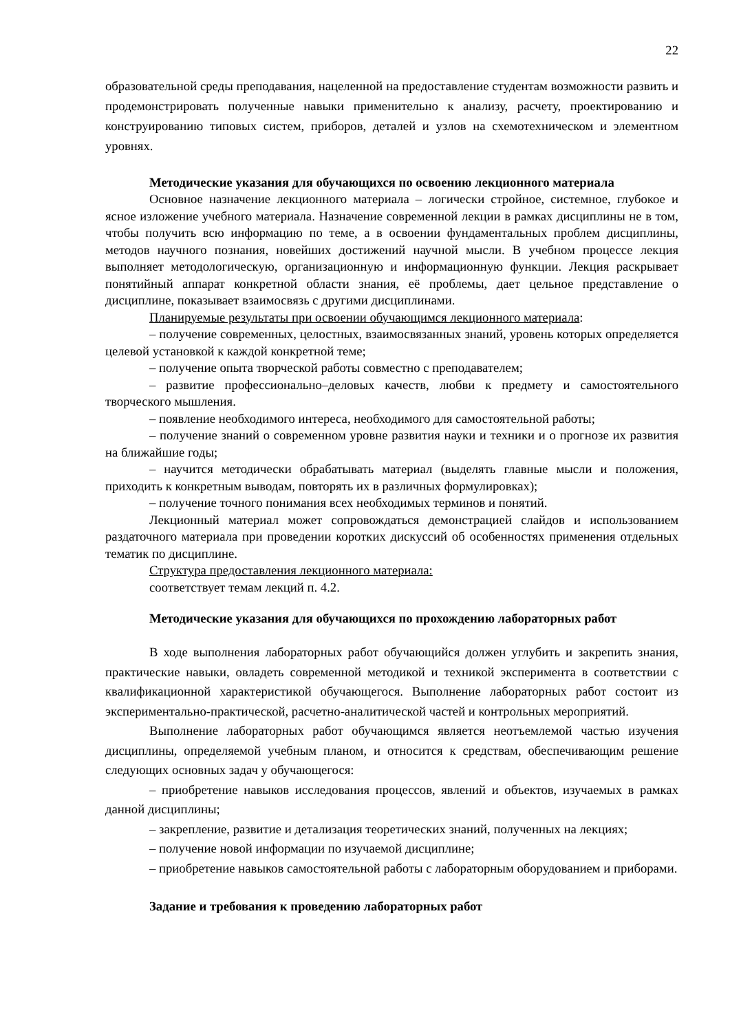22
образовательной среды преподавания, нацеленной на предоставление студентам возможности развить и продемонстрировать полученные навыки применительно к анализу, расчету, проектированию и конструированию типовых систем, приборов, деталей и узлов на схемотехническом и элементном уровнях.
Методические указания для обучающихся по освоению лекционного материала
Основное назначение лекционного материала – логически стройное, системное, глубокое и ясное изложение учебного материала. Назначение современной лекции в рамках дисциплины не в том, чтобы получить всю информацию по теме, а в освоении фундаментальных проблем дисциплины, методов научного познания, новейших достижений научной мысли. В учебном процессе лекция выполняет методологическую, организационную и информационную функции. Лекция раскрывает понятийный аппарат конкретной области знания, её проблемы, дает цельное представление о дисциплине, показывает взаимосвязь с другими дисциплинами.
Планируемые результаты при освоении обучающимся лекционного материала:
– получение современных, целостных, взаимосвязанных знаний, уровень которых определяется целевой установкой к каждой конкретной теме;
– получение опыта творческой работы совместно с преподавателем;
– развитие профессионально–деловых качеств, любви к предмету и самостоятельного творческого мышления.
– появление необходимого интереса, необходимого для самостоятельной работы;
– получение знаний о современном уровне развития науки и техники и о прогнозе их развития на ближайшие годы;
– научится методически обрабатывать материал (выделять главные мысли и положения, приходить к конкретным выводам, повторять их в различных формулировках);
– получение точного понимания всех необходимых терминов и понятий.
Лекционный материал может сопровождаться демонстрацией слайдов и использованием раздаточного материала при проведении коротких дискуссий об особенностях применения отдельных тематик по дисциплине.
Структура предоставления лекционного материала:
соответствует темам лекций п. 4.2.
Методические указания для обучающихся по прохождению лабораторных работ
В ходе выполнения лабораторных работ обучающийся должен углубить и закрепить знания, практические навыки, овладеть современной методикой и техникой эксперимента в соответствии с квалификационной характеристикой обучающегося. Выполнение лабораторных работ состоит из экспериментально-практической, расчетно-аналитической частей и контрольных мероприятий.
Выполнение лабораторных работ обучающимся является неотъемлемой частью изучения дисциплины, определяемой учебным планом, и относится к средствам, обеспечивающим решение следующих основных задач у обучающегося:
– приобретение навыков исследования процессов, явлений и объектов, изучаемых в рамках данной дисциплины;
– закрепление, развитие и детализация теоретических знаний, полученных на лекциях;
– получение новой информации по изучаемой дисциплине;
– приобретение навыков самостоятельной работы с лабораторным оборудованием и приборами.
Задание и требования к проведению лабораторных работ